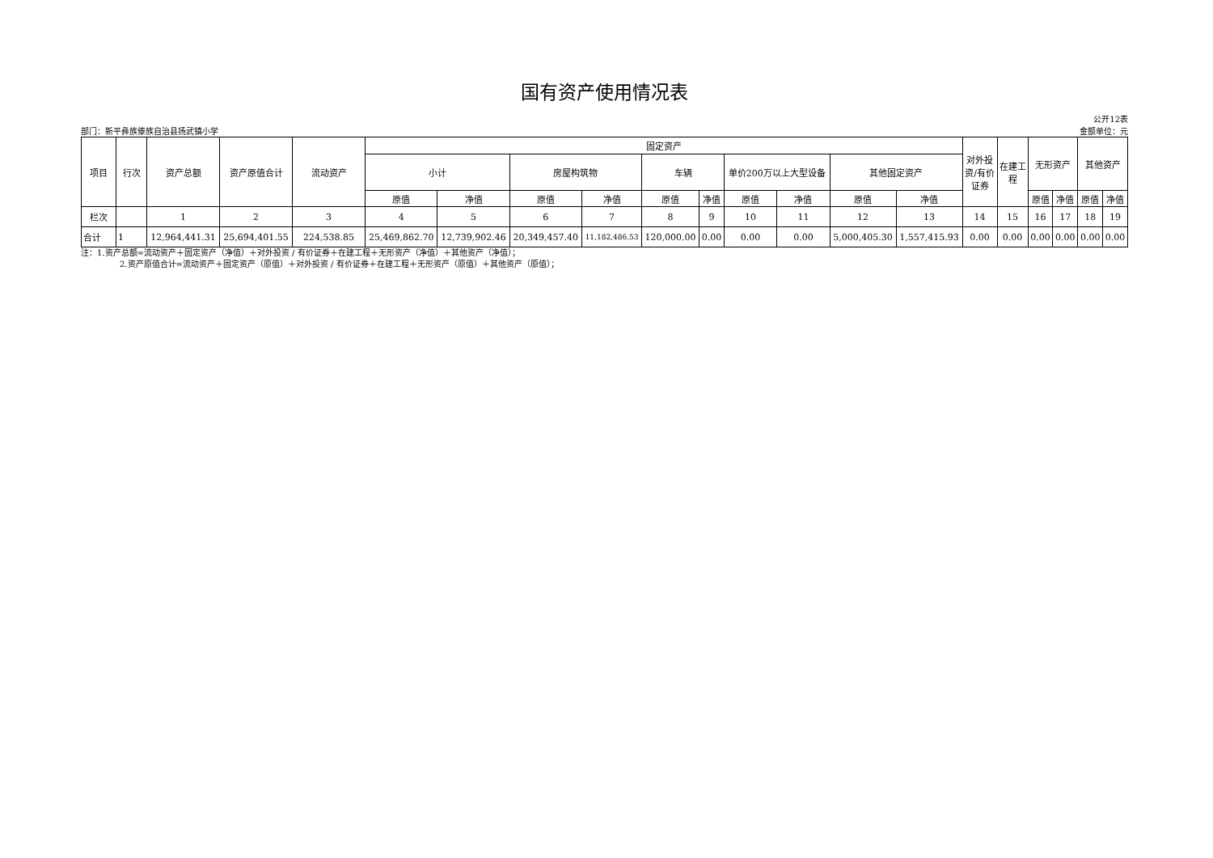国有资产使用情况表
部门：新平彝族傣族自治县扬武镇小学 公开12表
金额单位：元
| 项目 | 行次 | 资产总额 | 资产原值合计 | 流动资产 | 固定资产 | | | | | | | | | | 对外投资/有价证券 | 在建工程 | 无形资产 | | 其他资产 | |
| --- | --- | --- | --- | --- | --- | --- | --- | --- | --- | --- | --- | --- | --- | --- | --- | --- | --- | --- | --- | --- |
| | | | | | 小计 | | 房屋构筑物 | | 车辆 | | 单价200万以上大型设备 | | 其他固定资产 | | | | | | | |
| | | | | | 原值 | 净值 | 原值 | 净值 | 原值 | 净值 | 原值 | 净值 | 原值 | 净值 | | | 原值 | 净值 | 原值 | 净值 |
| 栏次 | | 1 | 2 | 3 | 4 | 5 | 6 | 7 | 8 | 9 | 10 | 11 | 12 | 13 | 14 | 15 | 16 | 17 | 18 | 19 |
| 合计 | 1 | 12,964,441.31 | 25,694,401.55 | 224,538.85 | 25,469,862.70 | 12,739,902.46 | 20,349,457.40 | 11,182,486.53 | 120,000.00 | 0.00 | 0.00 | 0.00 | 5,000,405.30 | 1,557,415.93 | 0.00 | 0.00 | 0.00 | 0.00 | 0.00 | 0.00 |
注：1.资产总额=流动资产＋固定资产（净值）＋对外投资 / 有价证券＋在建工程＋无形资产（净值）＋其他资产（净值）；
2.资产原值合计=流动资产＋固定资产（原值）＋对外投资 / 有价证券＋在建工程＋无形资产（原值）＋其他资产（原值）；